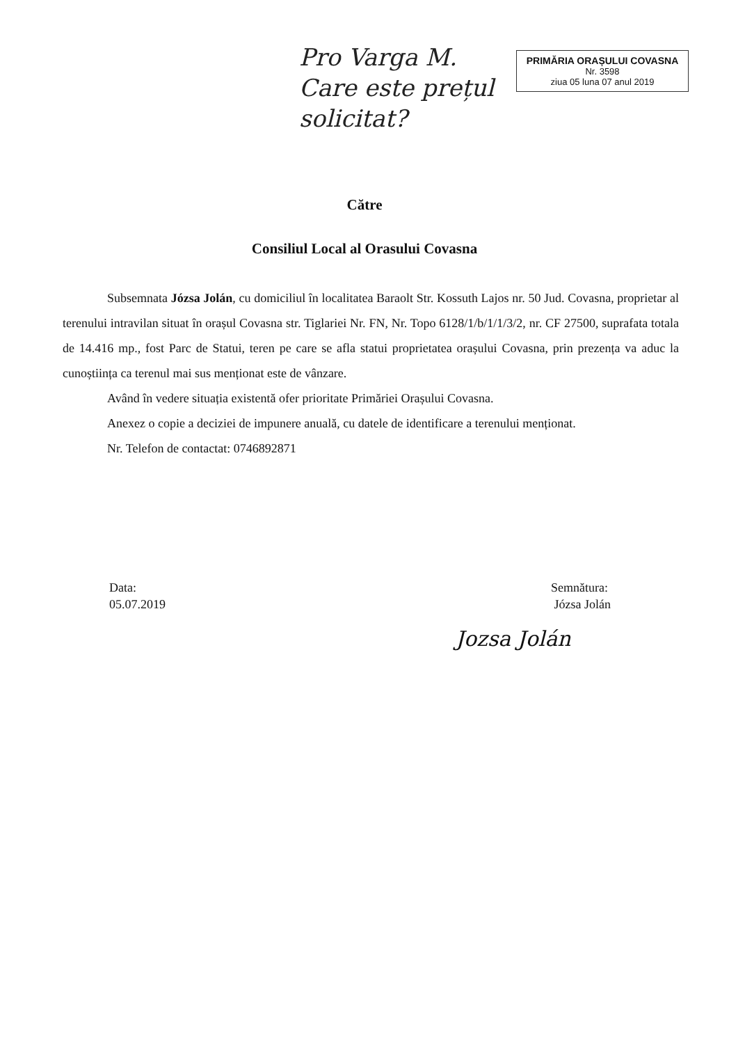Pro Varga M. Care este prețul solicitat?
PRIMĂRIA ORAȘULUI COVASNA
Nr. 3598
ziua 05 luna 07 anul 2019
Către
Consiliul Local al Orasului Covasna
Subsemnata Józsa Jolán, cu domiciliul în localitatea Baraolt Str. Kossuth Lajos nr. 50 Jud. Covasna, proprietar al terenului intravilan situat în orașul Covasna str. Tiglariei Nr. FN, Nr. Topo 6128/1/b/1/1/3/2, nr. CF 27500, suprafata totala de 14.416 mp., fost Parc de Statui, teren pe care se afla statui proprietatea orașului Covasna, prin prezența va aduc la cunoștiința ca terenul mai sus menționat este de vânzare.
Având în vedere situația existentă ofer prioritate Primăriei Orașului Covasna.
Anexez o copie a deciziei de impunere anuală, cu datele de identificare a terenului menționat.
Nr. Telefon de contactat: 0746892871
Data:
05.07.2019
Semnătura:
Józsa Jolán
Jozsa Jolán